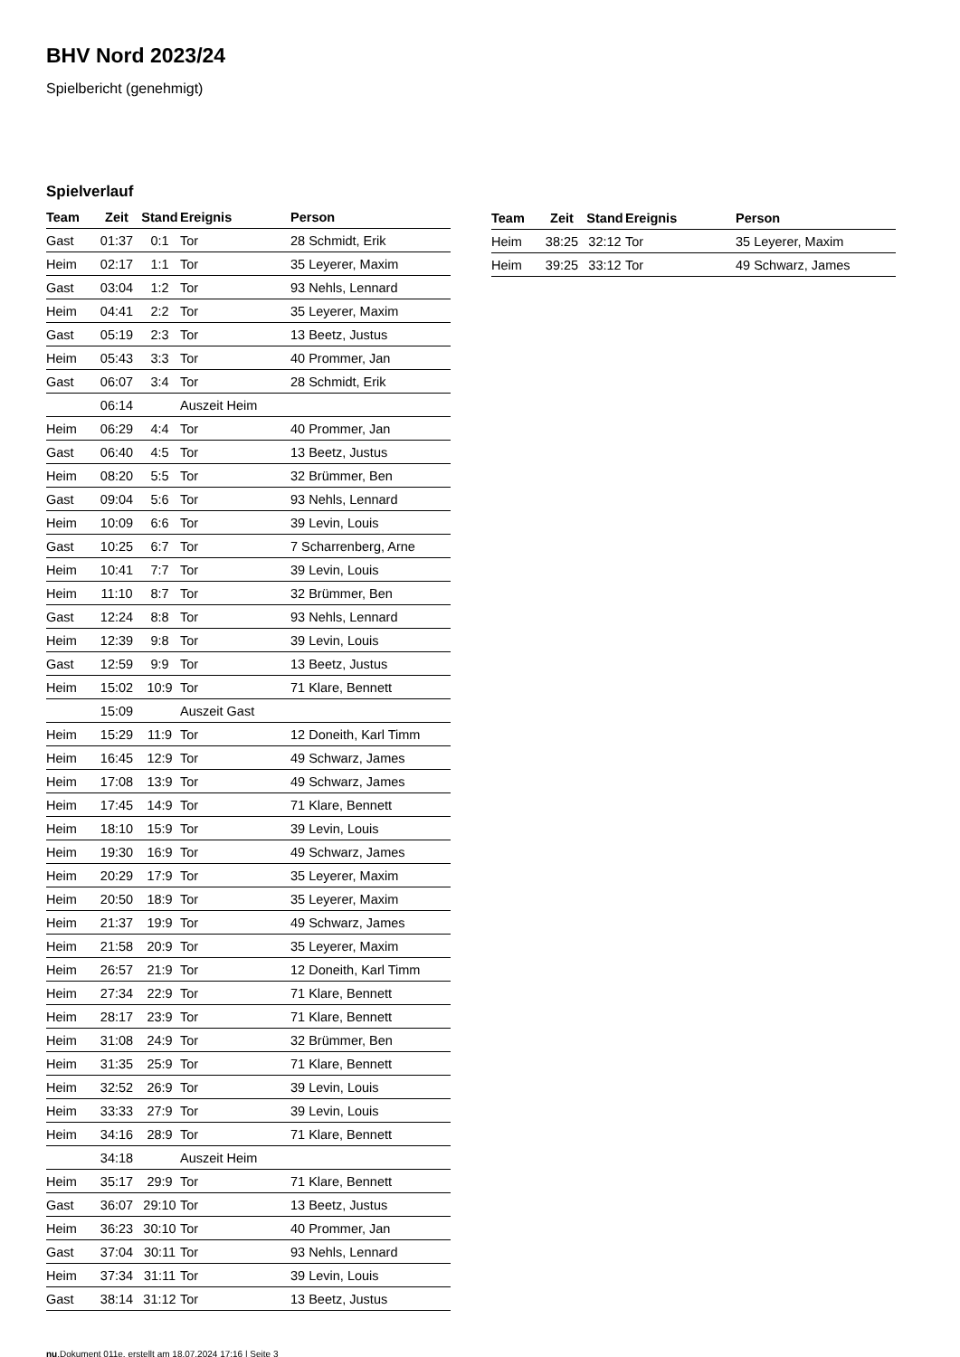BHV Nord 2023/24
Spielbericht (genehmigt)
Spielverlauf
| Team | Zeit | Stand | Ereignis | Person |
| --- | --- | --- | --- | --- |
| Gast | 01:37 | 0:1 | Tor | 28 Schmidt, Erik |
| Heim | 02:17 | 1:1 | Tor | 35 Leyerer, Maxim |
| Gast | 03:04 | 1:2 | Tor | 93 Nehls, Lennard |
| Heim | 04:41 | 2:2 | Tor | 35 Leyerer, Maxim |
| Gast | 05:19 | 2:3 | Tor | 13 Beetz, Justus |
| Heim | 05:43 | 3:3 | Tor | 40 Prommer, Jan |
| Gast | 06:07 | 3:4 | Tor | 28 Schmidt, Erik |
| | 06:14 | | Auszeit Heim | |
| Heim | 06:29 | 4:4 | Tor | 40 Prommer, Jan |
| Gast | 06:40 | 4:5 | Tor | 13 Beetz, Justus |
| Heim | 08:20 | 5:5 | Tor | 32 Brümmer, Ben |
| Gast | 09:04 | 5:6 | Tor | 93 Nehls, Lennard |
| Heim | 10:09 | 6:6 | Tor | 39 Levin, Louis |
| Gast | 10:25 | 6:7 | Tor | 7 Scharrenberg, Arne |
| Heim | 10:41 | 7:7 | Tor | 39 Levin, Louis |
| Heim | 11:10 | 8:7 | Tor | 32 Brümmer, Ben |
| Gast | 12:24 | 8:8 | Tor | 93 Nehls, Lennard |
| Heim | 12:39 | 9:8 | Tor | 39 Levin, Louis |
| Gast | 12:59 | 9:9 | Tor | 13 Beetz, Justus |
| Heim | 15:02 | 10:9 | Tor | 71 Klare, Bennett |
| | 15:09 | | Auszeit Gast | |
| Heim | 15:29 | 11:9 | Tor | 12 Doneith, Karl Timm |
| Heim | 16:45 | 12:9 | Tor | 49 Schwarz, James |
| Heim | 17:08 | 13:9 | Tor | 49 Schwarz, James |
| Heim | 17:45 | 14:9 | Tor | 71 Klare, Bennett |
| Heim | 18:10 | 15:9 | Tor | 39 Levin, Louis |
| Heim | 19:30 | 16:9 | Tor | 49 Schwarz, James |
| Heim | 20:29 | 17:9 | Tor | 35 Leyerer, Maxim |
| Heim | 20:50 | 18:9 | Tor | 35 Leyerer, Maxim |
| Heim | 21:37 | 19:9 | Tor | 49 Schwarz, James |
| Heim | 21:58 | 20:9 | Tor | 35 Leyerer, Maxim |
| Heim | 26:57 | 21:9 | Tor | 12 Doneith, Karl Timm |
| Heim | 27:34 | 22:9 | Tor | 71 Klare, Bennett |
| Heim | 28:17 | 23:9 | Tor | 71 Klare, Bennett |
| Heim | 31:08 | 24:9 | Tor | 32 Brümmer, Ben |
| Heim | 31:35 | 25:9 | Tor | 71 Klare, Bennett |
| Heim | 32:52 | 26:9 | Tor | 39 Levin, Louis |
| Heim | 33:33 | 27:9 | Tor | 39 Levin, Louis |
| Heim | 34:16 | 28:9 | Tor | 71 Klare, Bennett |
| | 34:18 | | Auszeit Heim | |
| Heim | 35:17 | 29:9 | Tor | 71 Klare, Bennett |
| Gast | 36:07 | 29:10 | Tor | 13 Beetz, Justus |
| Heim | 36:23 | 30:10 | Tor | 40 Prommer, Jan |
| Gast | 37:04 | 30:11 | Tor | 93 Nehls, Lennard |
| Heim | 37:34 | 31:11 | Tor | 39 Levin, Louis |
| Gast | 38:14 | 31:12 | Tor | 13 Beetz, Justus |
| Team | Zeit | Stand | Ereignis | Person |
| --- | --- | --- | --- | --- |
| Heim | 38:25 | 32:12 | Tor | 35 Leyerer, Maxim |
| Heim | 39:25 | 33:12 | Tor | 49 Schwarz, James |
nu.Dokument 011e, erstellt am 18.07.2024 17:16 | Seite 3